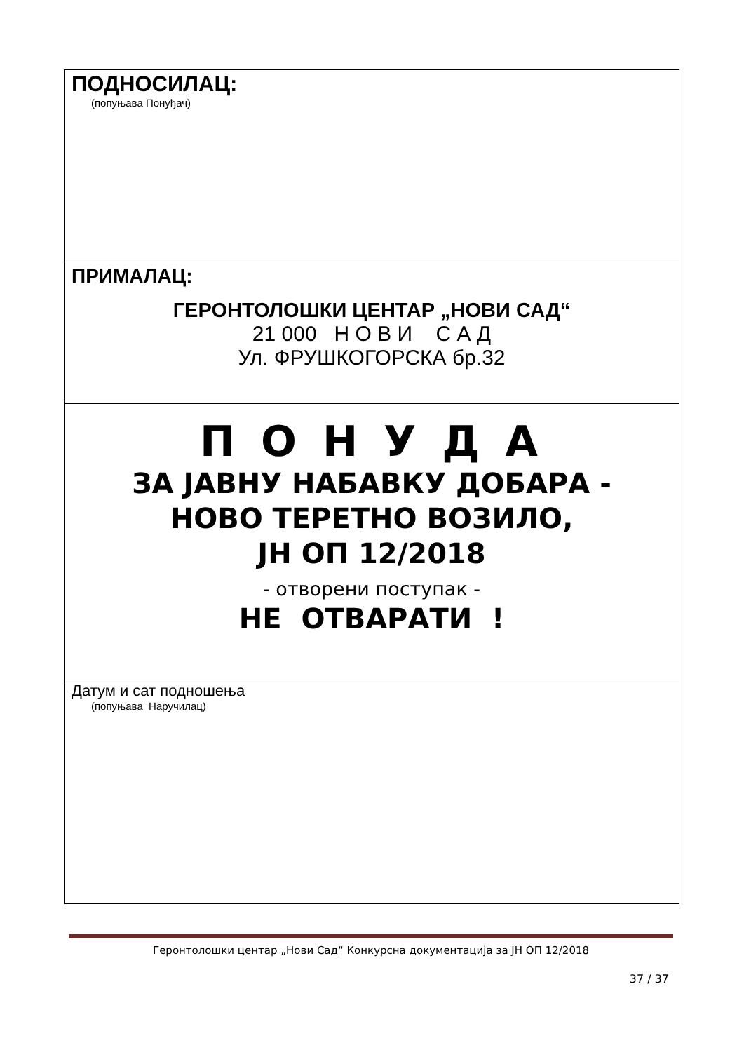ПОДНОСИЛАЦ:
(попуњава Понуђач)
ПРИМАЛАЦ:
ГЕРОНТОЛОШКИ ЦЕНТАР „НОВИ САД“
21 000 Н О В И С А Д
Ул. ФРУШКОГОРСКА бр.32
П О Н У Д А
ЗА ЈАВНУ НАБАВКУ ДОБАРА -
НОВО ТЕРЕТНО ВОЗИЛО,
ЈН ОП 12/2018
- отворени поступак -
НЕ ОТВАРАТИ !
Датум и сат подношења
(попуњава Наручилац)
Геронтолошки центар „Нови Сад“ Конкурсна документација за ЈН ОП 12/2018
37 / 37